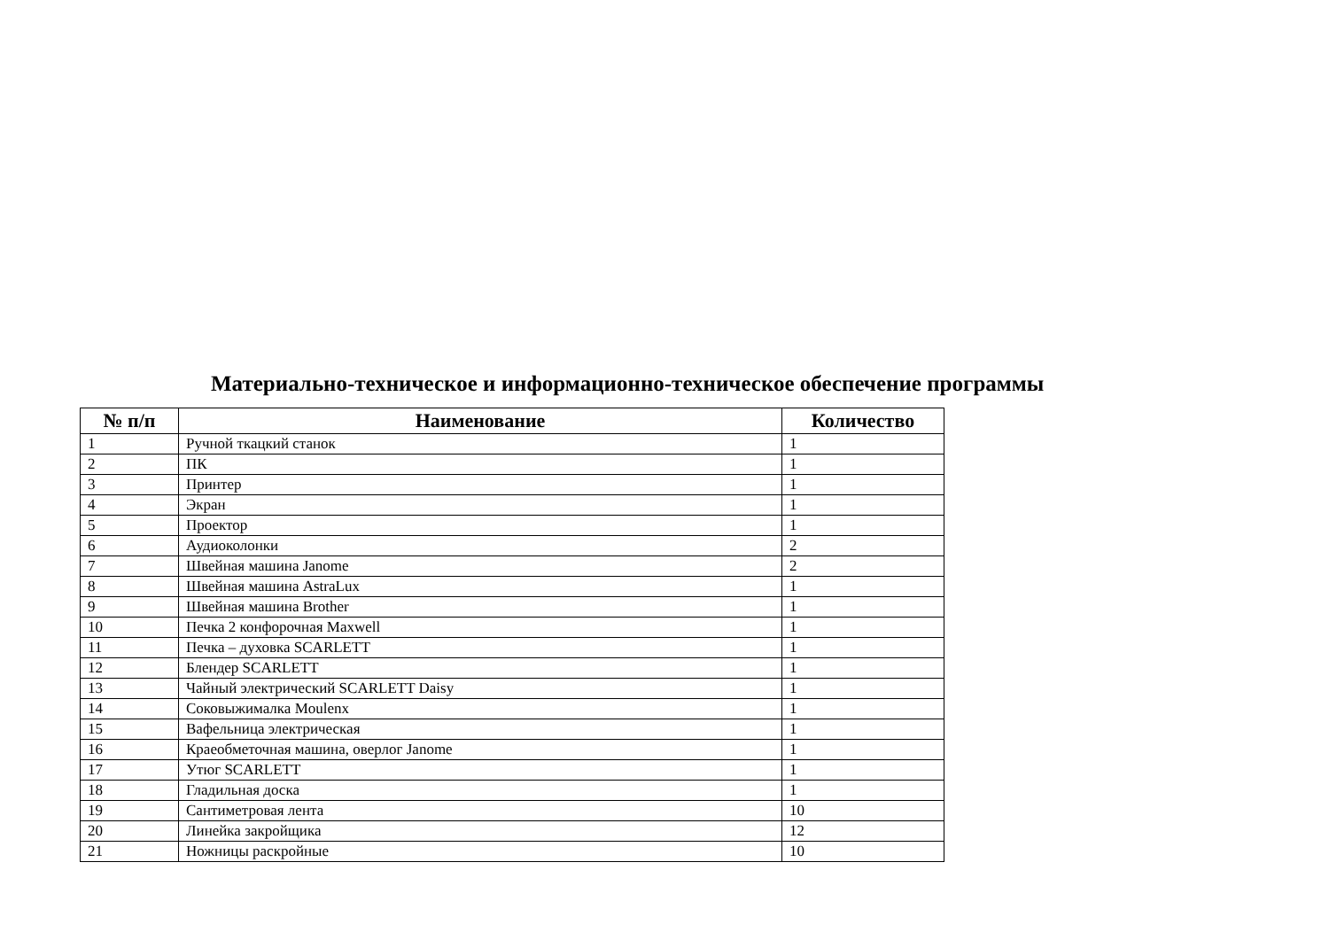Материально-техническое и информационно-техническое обеспечение программы
| № п/п | Наименование | Количество |
| --- | --- | --- |
| 1 | Ручной ткацкий станок | 1 |
| 2 | ПК | 1 |
| 3 | Принтер | 1 |
| 4 | Экран | 1 |
| 5 | Проектор | 1 |
| 6 | Аудиоколонки | 2 |
| 7 | Швейная машина Janome | 2 |
| 8 | Швейная машина AstraLux | 1 |
| 9 | Швейная машина Brother | 1 |
| 10 | Печка 2 конфорочная Maxwell | 1 |
| 11 | Печка – духовка SCARLETT | 1 |
| 12 | Блендер SCARLETT | 1 |
| 13 | Чайный электрический SCARLETT Daisy | 1 |
| 14 | Соковыжималка Moulenx | 1 |
| 15 | Вафельница электрическая | 1 |
| 16 | Краеобметочная машина, оверлог Janome | 1 |
| 17 | Утюг SCARLETT | 1 |
| 18 | Гладильная доска | 1 |
| 19 | Сантиметровая лента | 10 |
| 20 | Линейка закройщика | 12 |
| 21 | Ножницы раскройные | 10 |